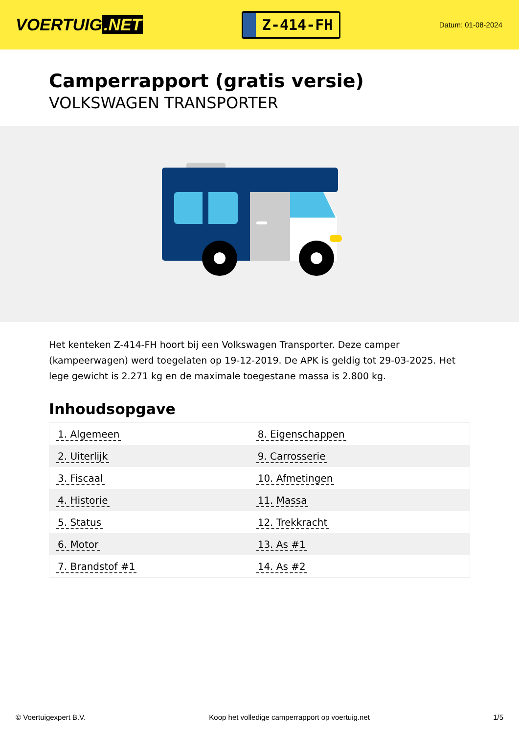VOERTUIG.NET
Z-414-FH
Datum: 01-08-2024
Camperrapport (gratis versie)
VOLKSWAGEN TRANSPORTER
Het kenteken Z-414-FH hoort bij een Volkswagen Transporter. Deze camper (kampeerwagen) werd toegelaten op 19-12-2019. De APK is geldig tot 29-03-2025. Het lege gewicht is 2.271 kg en de maximale toegestane massa is 2.800 kg.
Inhoudsopgave
| 1. Algemeen | 8. Eigenschappen |
| 2. Uiterlijk | 9. Carrosserie |
| 3. Fiscaal | 10. Afmetingen |
| 4. Historie | 11. Massa |
| 5. Status | 12. Trekkracht |
| 6. Motor | 13. As #1 |
| 7. Brandstof #1 | 14. As #2 |
© Voertuigexpert B.V. Koop het volledige camperrapport op voertuig.net 1/5